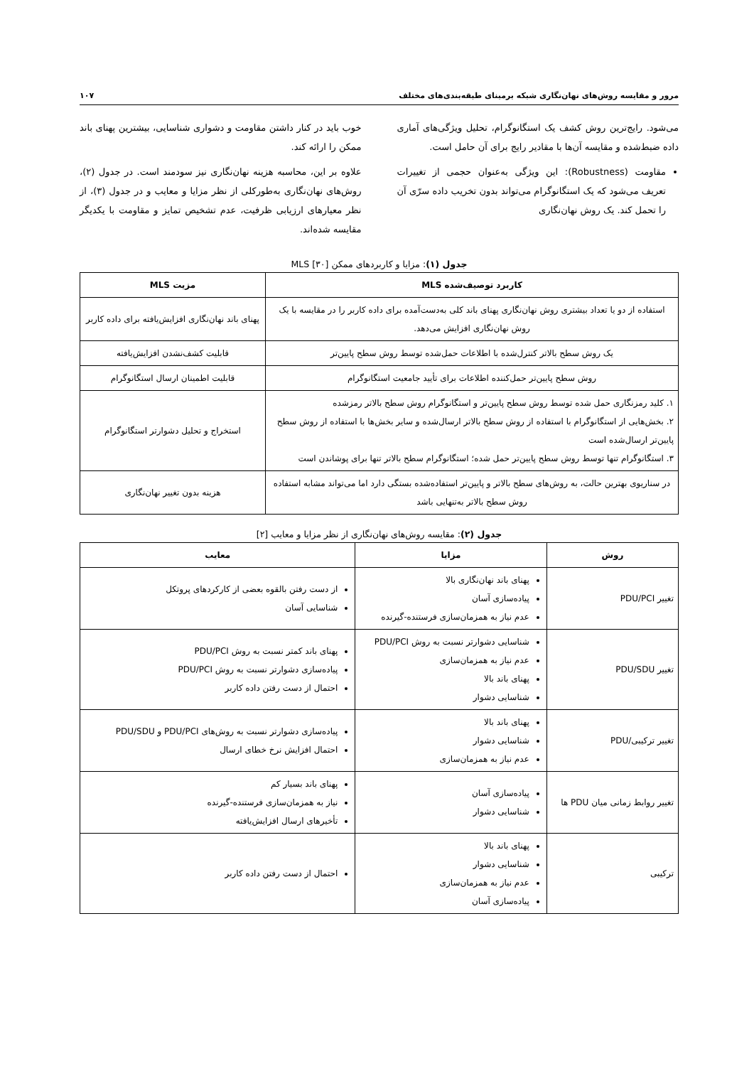مرور و مقایسه روش‌های نهان‌نگاری شبکه برمبنای طبقه‌بندی‌های مختلف ۱۰۷
می‌شود. رایج‌ترین روش کشف یک استگانوگرام، تحلیل ویژگی‌های آماری داده ضبط‌شده و مقایسه آن‌ها با مقادیر رایج برای آن حامل است.
مقاومت (Robustness): این ویژگی به‌عنوان حجمی از تغییرات تعریف می‌شود که یک استگانوگرام می‌تواند بدون تخریب داده سرّی آن را تحمل کند. یک روش نهان‌نگاری
خوب باید در کنار داشتن مقاومت و دشواری شناسایی، بیشترین پهنای باند ممکن را ارائه کند.
علاوه بر این، محاسبه هزینه نهان‌نگاری نیز سودمند است. در جدول (۲)، روش‌های نهان‌نگاری به‌طورکلی از نظر مزایا و معایب و در جدول (۳)، از نظر معیارهای ارزیابی ظرفیت، عدم تشخیص تمایز و مقاومت با یکدیگر مقایسه شده‌اند.
جدول (۱): مزایا و کاربردهای ممکن MLS [۳۰]
| کاربرد توصیف‌شده MLS | مزیت MLS |
| --- | --- |
| استفاده از دو یا تعداد بیشتری روش نهان‌نگاری پهنای باند کلی به‌دست‌آمده برای داده کاربر را در مقایسه با یک روش نهان‌نگاری افزایش می‌دهد. | پهنای باند نهان‌نگاری افزایش‌یافته برای داده کاربر |
| یک روش سطح بالاتر کنترل‌شده با اطلاعات حمل‌شده توسط روش سطح پایین‌تر | قابلیت کشف‌نشدن افزایش‌یافته |
| روش سطح پایین‌تر حمل‌کننده اطلاعات برای تأیید جامعیت استگانوگرام | قابلیت اطمینان ارسال استگانوگرام |
| ۱. کلید رمزنگاری حمل شده توسط روش سطح پایین‌تر و استگانوگرام روش سطح بالاتر رمزشده ۲. بخش‌هایی از استگانوگرام با استفاده از روش سطح بالاتر ارسال‌شده و سایر بخش‌ها با استفاده از روش سطح پایین‌تر ارسال‌شده است ۳. استگانوگرام تنها توسط روش سطح پایین‌تر حمل شده؛ استگانوگرام سطح بالاتر تنها برای پوشاندن است | استخراج و تحلیل دشوارتر استگانوگرام |
| در سناریوی بهترین حالت، به روش‌های سطح بالاتر و پایین‌تر استفاده‌شده بستگی دارد اما می‌تواند مشابه استفاده روش سطح بالاتر به‌تنهایی باشد | هزینه بدون تغییر نهان‌نگاری |
جدول (۲): مقایسه روش‌های نهان‌نگاری از نظر مزایا و معایب [۲]
| روش | مزایا | معایب |
| --- | --- | --- |
| تغییر PDU/PCI | پهنای باند نهان‌نگاری بالا پیاده‌سازی آسان عدم نیاز به همزمان‌سازی فرستنده-گیرنده | از دست رفتن بالقوه بعضی از کارکردهای پروتکل شناسایی آسان |
| تغییر PDU/SDU | شناسایی دشوارتر نسبت به روش PDU/PCI عدم نیاز به همزمان‌سازی پهنای باند بالا شناسایی دشوار | پهنای باند کمتر نسبت به روش PDU/PCI پیاده‌سازی دشوارتر نسبت به روش PDU/PCI احتمال از دست رفتن داده کاربر |
| تغییر ترکیبی/PDU | پهنای باند بالا شناسایی دشوار عدم نیاز به همزمان‌سازی | پیاده‌سازی دشوارتر نسبت به روش‌های PDU/PCI و PDU/SDU احتمال افزایش نرخ خطای ارسال |
| تغییر روابط زمانی میان PDU ها | پیاده‌سازی آسان شناسایی دشوار | پهنای باند بسیار کم نیاز به همزمان‌سازی فرستنده-گیرنده تأخیرهای ارسال افزایش‌یافته |
| ترکیبی | پهنای باند بالا شناسایی دشوار عدم نیاز به همزمان‌سازی پیاده‌سازی آسان | احتمال از دست رفتن داده کاربر |